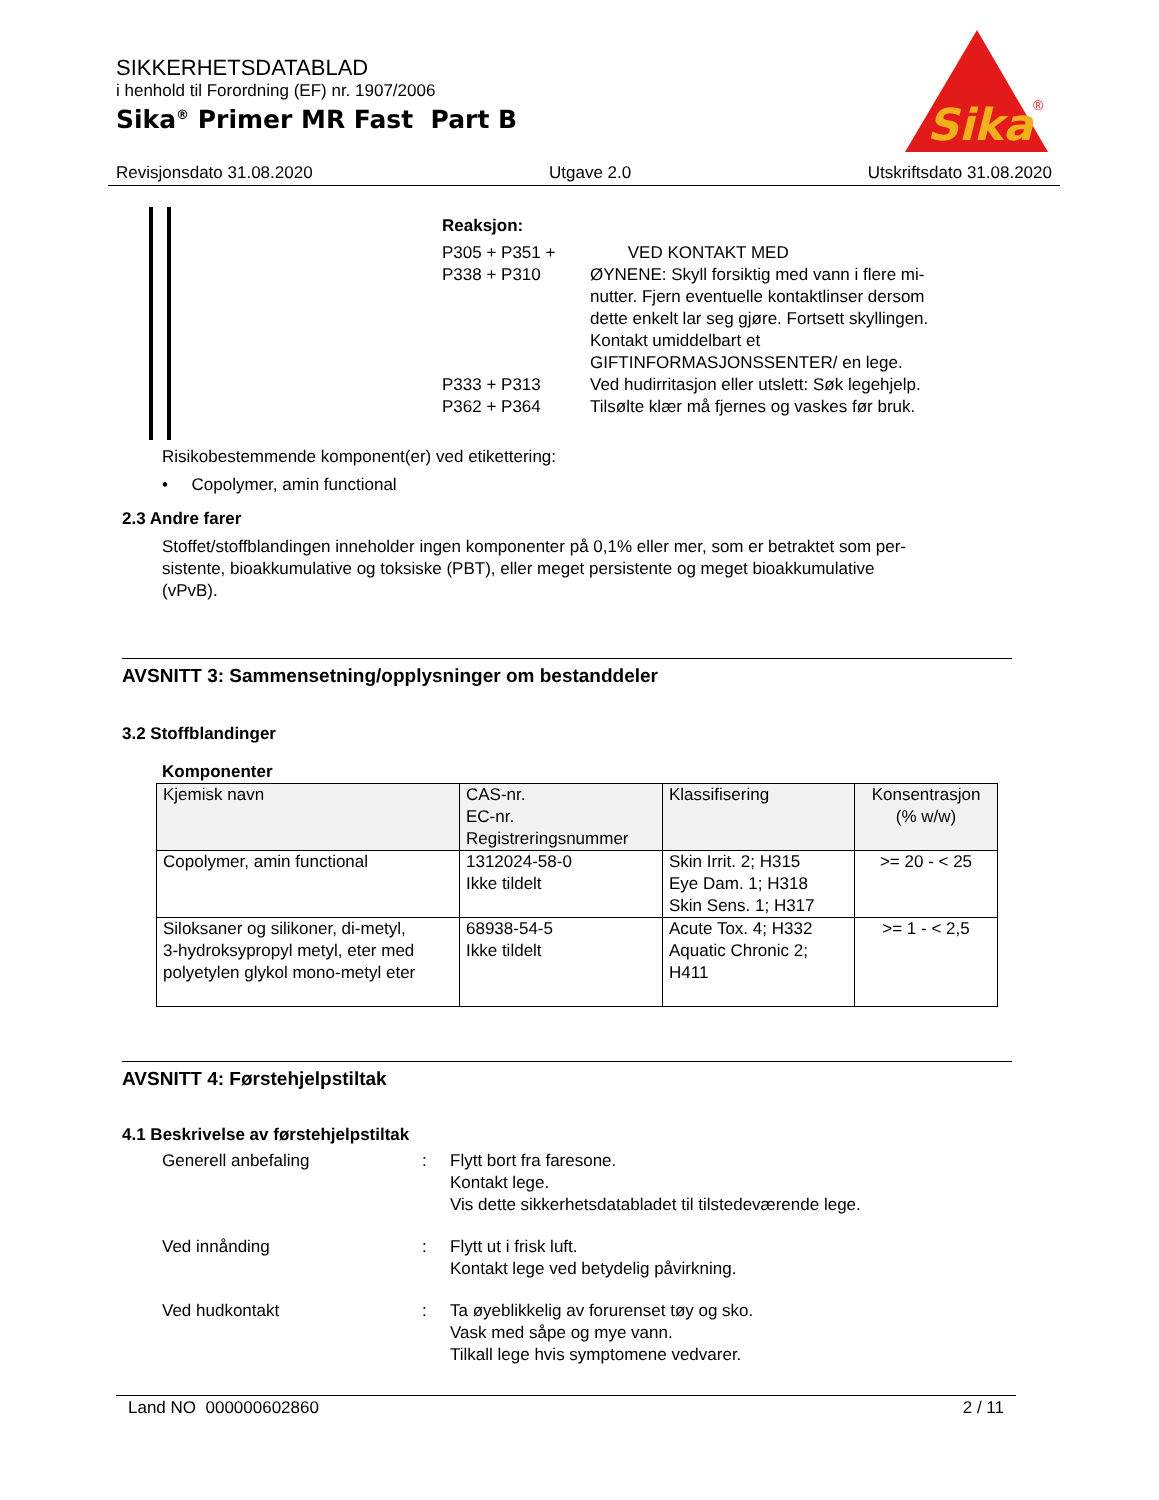SIKKERHETSDATABLAD
i henhold til Forordning (EF) nr. 1907/2006
Sika<sup>®</sup> Primer MR Fast Part B
Sika
®
Revisjonsdato 31.08.2020 Utgave 2.0 Utskriftsdato 31.08.2020
Reaksjon:
P305 + P351 + P338 + P310 VED KONTAKT MED
ØYNENE: Skyll forsiktig med vann i flere mi-
nutter. Fjern eventuelle kontaktlinser dersom
dette enkelt lar seg gjøre. Fortsett skyllingen.
Kontakt umiddelbart et
GIFTINFORMASJONSSENTER/ en lege.
P333 + P313 Ved hudirritasjon eller utslett: Søk legehjelp.
P362 + P364 Tilsølte klær må fjernes og vaskes før bruk.
Risikobestemmende komponent(er) ved etikettering:
• Copolymer, amin functional
2.3 Andre farer
Stoffet/stoffblandingen inneholder ingen komponenter på 0,1% eller mer, som er betraktet som per-
sistente, bioakkumulative og toksiske (PBT), eller meget persistente og meget bioakkumulative
(vPvB).
AVSNITT 3: Sammensetning/opplysninger om bestanddeler
3.2 Stoffblandinger
Komponenter
| Kjemisk navn | CAS-nr. EC-nr. Registreringsnummer | Klassifisering | Konsentrasjon (% w/w) |
| --- | --- | --- | --- |
| Copolymer, amin functional | 1312024-58-0 Ikke tildelt | Skin Irrit. 2; H315 Eye Dam. 1; H318 Skin Sens. 1; H317 | >= 20 - < 25 |
| Siloksaner og silikoner, di-metyl, 3-hydroksypropyl metyl, eter med polyetylen glykol mono-metyl eter | 68938-54-5 Ikke tildelt | Acute Tox. 4; H332 Aquatic Chronic 2; H411 | >= 1 - < 2,5 |
AVSNITT 4: Førstehjelpstiltak
4.1 Beskrivelse av førstehjelpstiltak
Generell anbefaling: Flytt bort fra faresone.
Kontakt lege.
Vis dette sikkerhetsdatabladet til tilstedeværende lege.
Ved innånding: Flytt ut i frisk luft.
Kontakt lege ved betydelig påvirkning.
Ved hudkontakt: Ta øyeblikkelig av forurenset tøy og sko.
Vask med såpe og mye vann.
Tilkall lege hvis symptomene vedvarer.
Land NO 000000602860 2 / 11